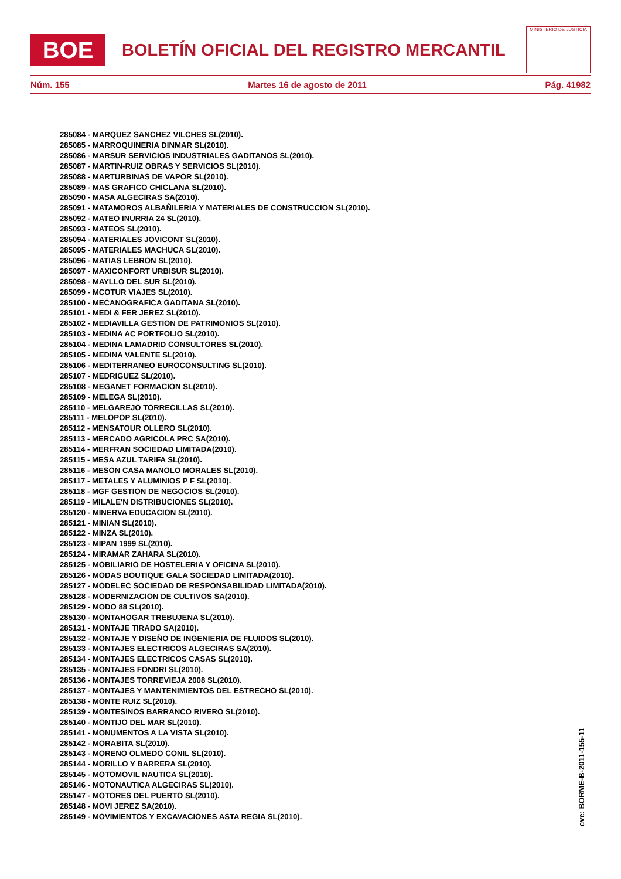BOE
BOLETÍN OFICIAL DEL REGISTRO MERCANTIL
MINISTERIO DE JUSTICIA
Núm. 155 Martes 16 de agosto de 2011 Pág. 41982
285084 - MARQUEZ SANCHEZ VILCHES SL(2010).
285085 - MARROQUINERIA DINMAR SL(2010).
285086 - MARSUR SERVICIOS INDUSTRIALES GADITANOS SL(2010).
285087 - MARTIN-RUIZ OBRAS Y SERVICIOS SL(2010).
285088 - MARTURBINAS DE VAPOR SL(2010).
285089 - MAS GRAFICO CHICLANA SL(2010).
285090 - MASA ALGECIRAS SA(2010).
285091 - MATAMOROS ALBAÑILERIA Y MATERIALES DE CONSTRUCCION SL(2010).
285092 - MATEO INURRIA 24 SL(2010).
285093 - MATEOS SL(2010).
285094 - MATERIALES JOVICONT SL(2010).
285095 - MATERIALES MACHUCA SL(2010).
285096 - MATIAS LEBRON SL(2010).
285097 - MAXICONFORT URBISUR SL(2010).
285098 - MAYLLO DEL SUR SL(2010).
285099 - MCOTUR VIAJES SL(2010).
285100 - MECANOGRAFICA GADITANA SL(2010).
285101 - MEDI & FER JEREZ SL(2010).
285102 - MEDIAVILLA GESTION DE PATRIMONIOS SL(2010).
285103 - MEDINA AC PORTFOLIO SL(2010).
285104 - MEDINA LAMADRID CONSULTORES SL(2010).
285105 - MEDINA VALENTE SL(2010).
285106 - MEDITERRANEO EUROCONSULTING SL(2010).
285107 - MEDRIGUEZ SL(2010).
285108 - MEGANET FORMACION SL(2010).
285109 - MELEGA SL(2010).
285110 - MELGAREJO TORRECILLAS SL(2010).
285111 - MELOPOP SL(2010).
285112 - MENSATOUR OLLERO SL(2010).
285113 - MERCADO AGRICOLA PRC SA(2010).
285114 - MERFRAN SOCIEDAD LIMITADA(2010).
285115 - MESA AZUL TARIFA SL(2010).
285116 - MESON CASA MANOLO MORALES SL(2010).
285117 - METALES Y ALUMINIOS P F SL(2010).
285118 - MGF GESTION DE NEGOCIOS SL(2010).
285119 - MILALE'N DISTRIBUCIONES SL(2010).
285120 - MINERVA EDUCACION SL(2010).
285121 - MINIAN SL(2010).
285122 - MINZA SL(2010).
285123 - MIPAN 1999 SL(2010).
285124 - MIRAMAR ZAHARA SL(2010).
285125 - MOBILIARIO DE HOSTELERIA Y OFICINA SL(2010).
285126 - MODAS BOUTIQUE GALA SOCIEDAD LIMITADA(2010).
285127 - MODELEC SOCIEDAD DE RESPONSABILIDAD LIMITADA(2010).
285128 - MODERNIZACION DE CULTIVOS SA(2010).
285129 - MODO 88 SL(2010).
285130 - MONTAHOGAR TREBUJENA SL(2010).
285131 - MONTAJE TIRADO SA(2010).
285132 - MONTAJE Y DISEÑO DE INGENIERIA DE FLUIDOS SL(2010).
285133 - MONTAJES ELECTRICOS ALGECIRAS SA(2010).
285134 - MONTAJES ELECTRICOS CASAS SL(2010).
285135 - MONTAJES FONDRI SL(2010).
285136 - MONTAJES TORREVIEJA 2008 SL(2010).
285137 - MONTAJES Y MANTENIMIENTOS DEL ESTRECHO SL(2010).
285138 - MONTE RUIZ SL(2010).
285139 - MONTESINOS BARRANCO RIVERO SL(2010).
285140 - MONTIJO DEL MAR SL(2010).
285141 - MONUMENTOS A LA VISTA SL(2010).
285142 - MORABITA SL(2010).
285143 - MORENO OLMEDO CONIL SL(2010).
285144 - MORILLO Y BARRERA SL(2010).
285145 - MOTOMOVIL NAUTICA SL(2010).
285146 - MOTONAUTICA ALGECIRAS SL(2010).
285147 - MOTORES DEL PUERTO SL(2010).
285148 - MOVI JEREZ SA(2010).
285149 - MOVIMIENTOS Y EXCAVACIONES ASTA REGIA SL(2010).
cve: BORME-B-2011-155-11